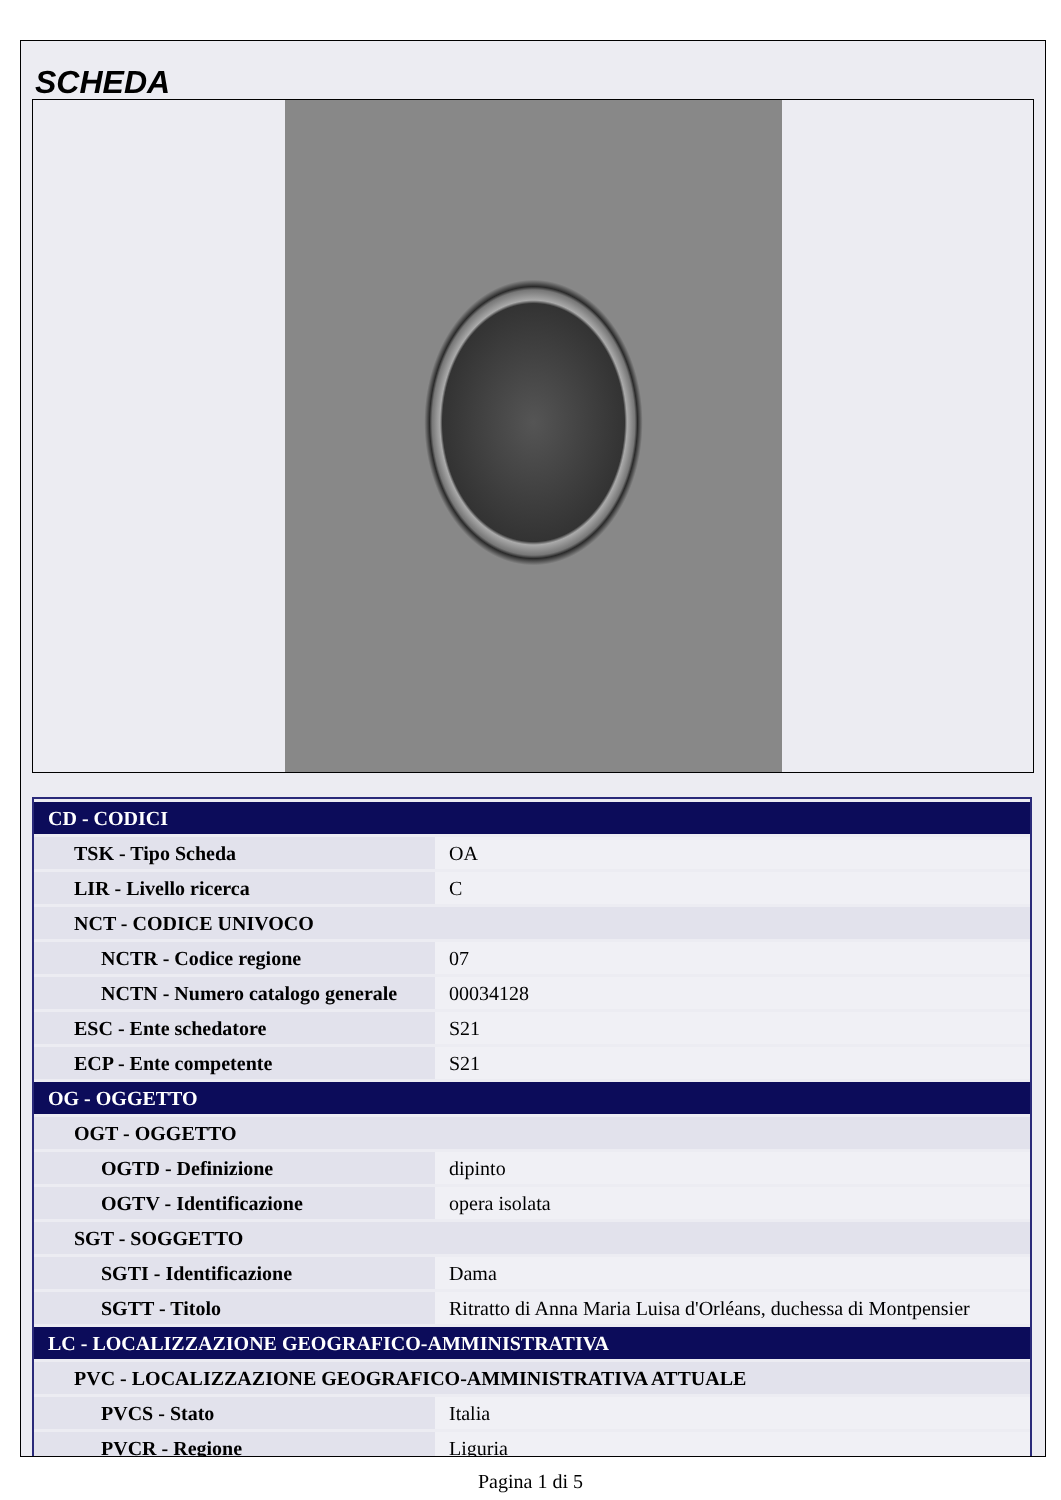SCHEDA
| CD - CODICI | |
| TSK - Tipo Scheda | OA |
| LIR - Livello ricerca | C |
| NCT - CODICE UNIVOCO | |
| NCTR - Codice regione | 07 |
| NCTN - Numero catalogo generale | 00034128 |
| ESC - Ente schedatore | S21 |
| ECP - Ente competente | S21 |
| OG - OGGETTO | |
| OGT - OGGETTO | |
| OGTD - Definizione | dipinto |
| OGTV - Identificazione | opera isolata |
| SGT - SOGGETTO | |
| SGTI - Identificazione | Dama |
| SGTT - Titolo | Ritratto di Anna Maria Luisa d'Orléans, duchessa di Montpensier |
| LC - LOCALIZZAZIONE GEOGRAFICO-AMMINISTRATIVA | |
| PVC - LOCALIZZAZIONE GEOGRAFICO-AMMINISTRATIVA ATTUALE | |
| PVCS - Stato | Italia |
| PVCR - Regione | Liguria |
Pagina 1 di 5